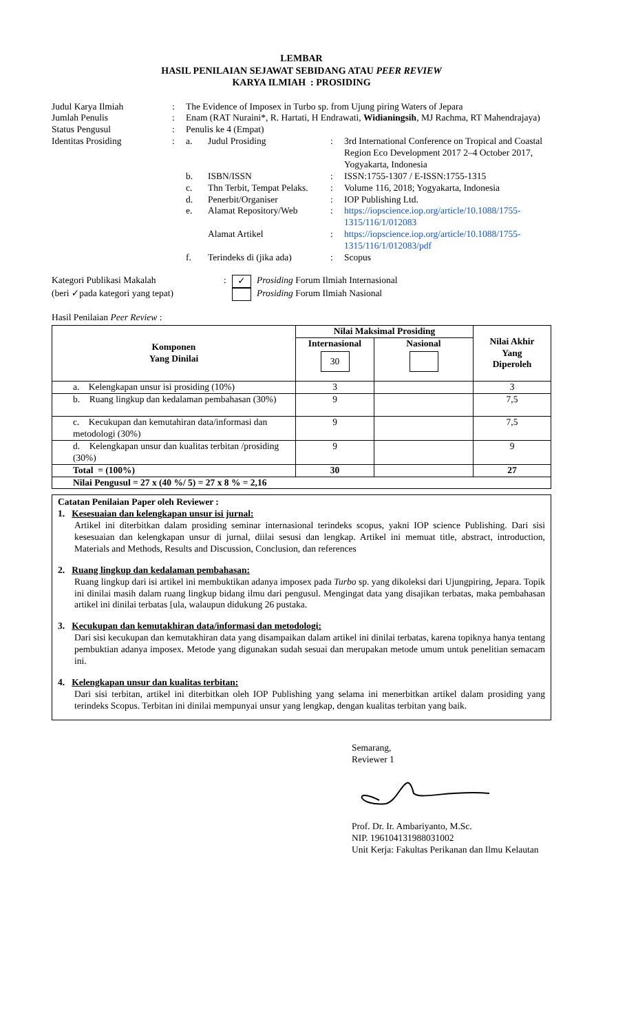LEMBAR
HASIL PENILAIAN SEJAWAT SEBIDANG ATAU PEER REVIEW
KARYA ILMIAH : PROSIDING
| Judul Karya Ilmiah | : | The Evidence of Imposex in Turbo sp. from Ujung piring Waters of Jepara | | | |
| Jumlah Penulis | : | Enam (RAT Nuraini*, R. Hartati, H Endrawati, Widianingsih , MJ Rachma, RT Mahendrajaya) | | | |
| Status Pengusul | : | Penulis ke 4 (Empat) | | | |
| Identitas Prosiding | : | a. | Judul Prosiding | : | 3rd International Conference on Tropical and Coastal Region Eco Development 2017 2–4 October 2017, Yogyakarta, Indonesia |
| | | b. | ISBN/ISSN | : | ISSN:1755-1307 / E-ISSN:1755-1315 |
| | | c. | Thn Terbit, Tempat Pelaks. | : | Volume 116, 2018; Yogyakarta, Indonesia |
| | | d. | Penerbit/Organiser | : | IOP Publishing Ltd. |
| | | e. | Alamat Repository/Web | : | https://iopscience.iop.org/article/10.1088/1755-1315/116/1/012083 |
| | | | Alamat Artikel | : | https://iopscience.iop.org/article/10.1088/1755-1315/116/1/012083/pdf |
| | | f. | Terindeks di (jika ada) | : | Scopus |
| Kategori Publikasi Makalah | : | ✓ | Prosiding Forum Ilmiah Internasional |
| (beri ✓pada kategori yang tepat) | | | Prosiding Forum Ilmiah Nasional |
Hasil Penilaian Peer Review :
| Komponen Yang Dinilai | Nilai Maksimal Prosiding | | Nilai Akhir Yang Diperoleh |
| --- | --- | --- | --- |
| | Internasional 30 | Nasional | |
| a. Kelengkapan unsur isi prosiding (10%) | 3 | | 3 |
| b. Ruang lingkup dan kedalaman pembahasan (30%) | 9 | | 7,5 |
| c. Kecukupan dan kemutahiran data/informasi dan metodologi (30%) | 9 | | 7,5 |
| d. Kelengkapan unsur dan kualitas terbitan /prosiding (30%) | 9 | | 9 |
| Total = (100%) | 30 | | 27 |
| Nilai Pengusul = 27 x (40 %/ 5) = 27 x 8 % = 2,16 | | | |
Catatan Penilaian Paper oleh Reviewer :
1. Kesesuaian dan kelengkapan unsur isi jurnal:
Artikel ini diterbitkan dalam prosiding seminar internasional terindeks scopus, yakni IOP science Publishing. Dari sisi kesesuaian dan kelengkapan unsur di jurnal, diilai sesusi dan lengkap. Artikel ini memuat title, abstract, introduction, Materials and Methods, Results and Discussion, Conclusion, dan references
2. Ruang lingkup dan kedalaman pembahasan:
Ruang lingkup dari isi artikel ini membuktikan adanya imposex pada Turbo sp. yang dikoleksi dari Ujungpiring, Jepara. Topik ini dinilai masih dalam ruang lingkup bidang ilmu dari pengusul. Mengingat data yang disajikan terbatas, maka pembahasan artikel ini dinilai terbatas [ula, walaupun didukung 26 pustaka.
3. Kecukupan dan kemutakhiran data/informasi dan metodologi:
Dari sisi kecukupan dan kemutakhiran data yang disampaikan dalam artikel ini dinilai terbatas, karena topiknya hanya tentang pembuktian adanya imposex. Metode yang digunakan sudah sesuai dan merupakan metode umum untuk penelitian semacam ini.
4. Kelengkapan unsur dan kualitas terbitan:
Dari sisi terbitan, artikel ini diterbitkan oleh IOP Publishing yang selama ini menerbitkan artikel dalam prosiding yang terindeks Scopus. Terbitan ini dinilai mempunyai unsur yang lengkap, dengan kualitas terbitan yang baik.
Semarang,
Reviewer 1
Prof. Dr. Ir. Ambariyanto, M.Sc.
NIP. 196104131988031002
Unit Kerja: Fakultas Perikanan dan Ilmu Kelautan